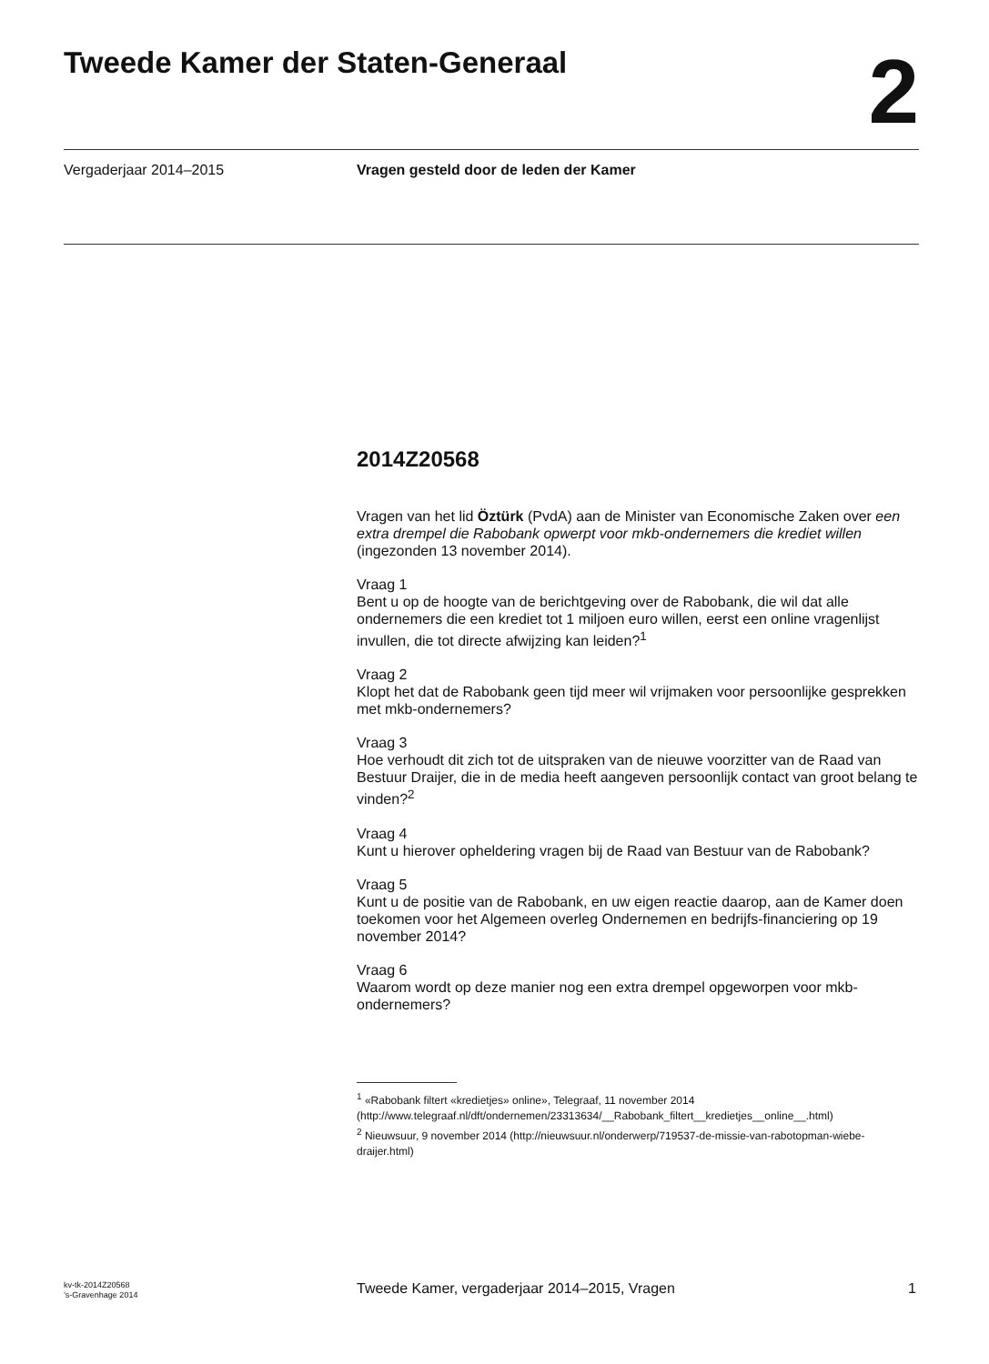Tweede Kamer der Staten-Generaal
2
Vergaderjaar 2014–2015
Vragen gesteld door de leden der Kamer
2014Z20568
Vragen van het lid Öztürk (PvdA) aan de Minister van Economische Zaken over een extra drempel die Rabobank opwerpt voor mkb-ondernemers die krediet willen (ingezonden 13 november 2014).
Vraag 1
Bent u op de hoogte van de berichtgeving over de Rabobank, die wil dat alle ondernemers die een krediet tot 1 miljoen euro willen, eerst een online vragenlijst invullen, die tot directe afwijzing kan leiden?<sup>1</sup>
Vraag 2
Klopt het dat de Rabobank geen tijd meer wil vrijmaken voor persoonlijke gesprekken met mkb-ondernemers?
Vraag 3
Hoe verhoudt dit zich tot de uitspraken van de nieuwe voorzitter van de Raad van Bestuur Draijer, die in de media heeft aangeven persoonlijk contact van groot belang te vinden?<sup>2</sup>
Vraag 4
Kunt u hierover opheldering vragen bij de Raad van Bestuur van de Rabobank?
Vraag 5
Kunt u de positie van de Rabobank, en uw eigen reactie daarop, aan de Kamer doen toekomen voor het Algemeen overleg Ondernemen en bedrijfs-financiering op 19 november 2014?
Vraag 6
Waarom wordt op deze manier nog een extra drempel opgeworpen voor mkb-ondernemers?
<sup>1</sup> «Rabobank filtert «kredietjes» online», Telegraaf, 11 november 2014 (http://www.telegraaf.nl/dft/ondernemen/23313634/__Rabobank_filtert__kredietjes__online__.html)
<sup>2</sup> Nieuwsuur, 9 november 2014 (http://nieuwsuur.nl/onderwerp/719537-de-missie-van-rabotopman-wiebe-draijer.html)
kv-tk-2014Z20568
’s-Gravenhage 2014
Tweede Kamer, vergaderjaar 2014–2015, Vragen
1